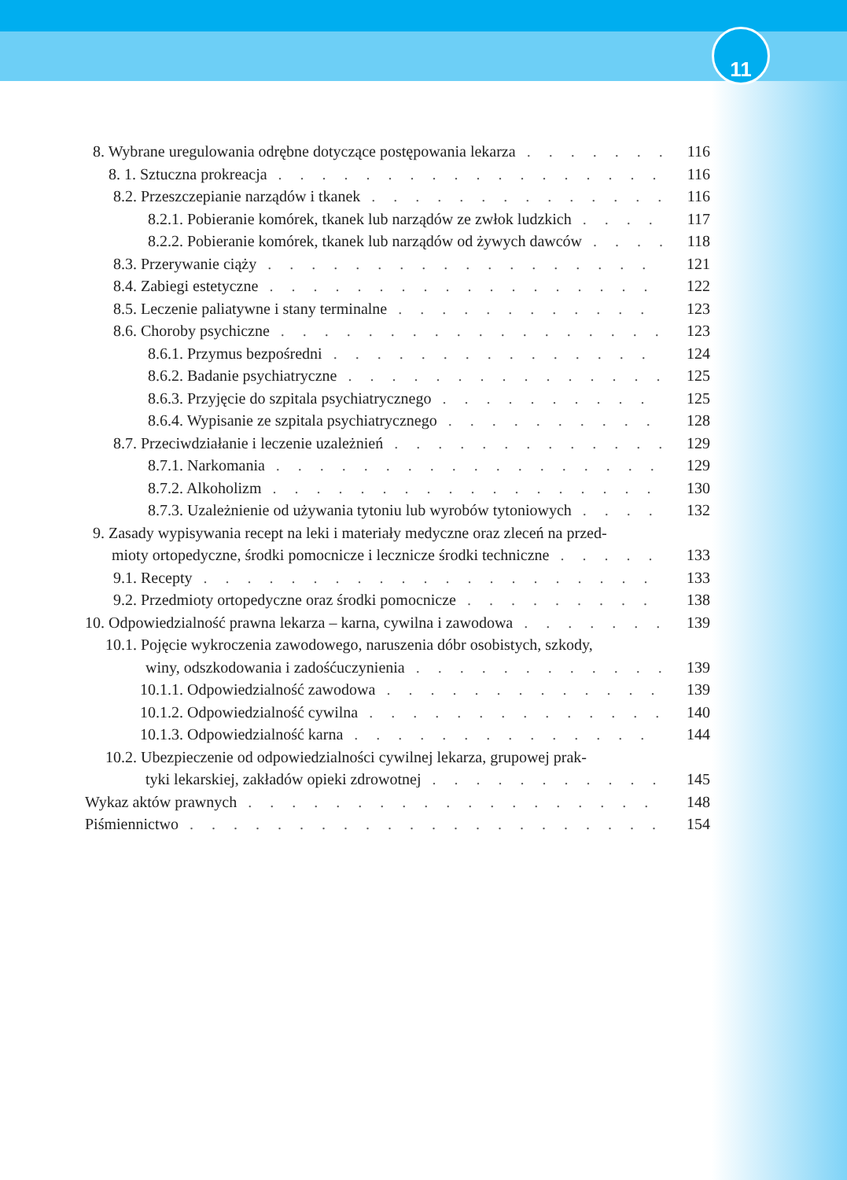11
8. Wybrane uregulowania odrębne dotyczące postępowania lekarza 116
8. 1. Sztuczna prokreacja 116
8.2. Przeszczepianie narządów i tkanek 116
8.2.1. Pobieranie komórek, tkanek lub narządów ze zwłok ludzkich 117
8.2.2. Pobieranie komórek, tkanek lub narządów od żywych dawców 118
8.3. Przerywanie ciąży 121
8.4. Zabiegi estetyczne 122
8.5. Leczenie paliatywne i stany terminalne 123
8.6. Choroby psychiczne 123
8.6.1. Przymus bezpośredni 124
8.6.2. Badanie psychiatryczne 125
8.6.3. Przyjęcie do szpitala psychiatrycznego 125
8.6.4. Wypisanie ze szpitala psychiatrycznego 128
8.7. Przeciwdziałanie i leczenie uzależnień 129
8.7.1. Narkomania 129
8.7.2. Alkoholizm 130
8.7.3. Uzależnienie od używania tytoniu lub wyrobów tytoniowych 132
9. Zasady wypisywania recept na leki i materiały medyczne oraz zleceń na przed-
mioty ortopedyczne, środki pomocnicze i lecznicze środki techniczne 133
9.1. Recepty 133
9.2. Przedmioty ortopedyczne oraz środki pomocnicze 138
10. Odpowiedzialność prawna lekarza – karna, cywilna i zawodowa 139
10.1. Pojęcie wykroczenia zawodowego, naruszenia dóbr osobistych, szkody,
winy, odszkodowania i zadośćuczynienia 139
10.1.1. Odpowiedzialność zawodowa 139
10.1.2. Odpowiedzialność cywilna 140
10.1.3. Odpowiedzialność karna 144
10.2. Ubezpieczenie od odpowiedzialności cywilnej lekarza, grupowej prak-
tyki lekarskiej, zakładów opieki zdrowotnej 145
Wykaz aktów prawnych 148
Piśmiennictwo 154